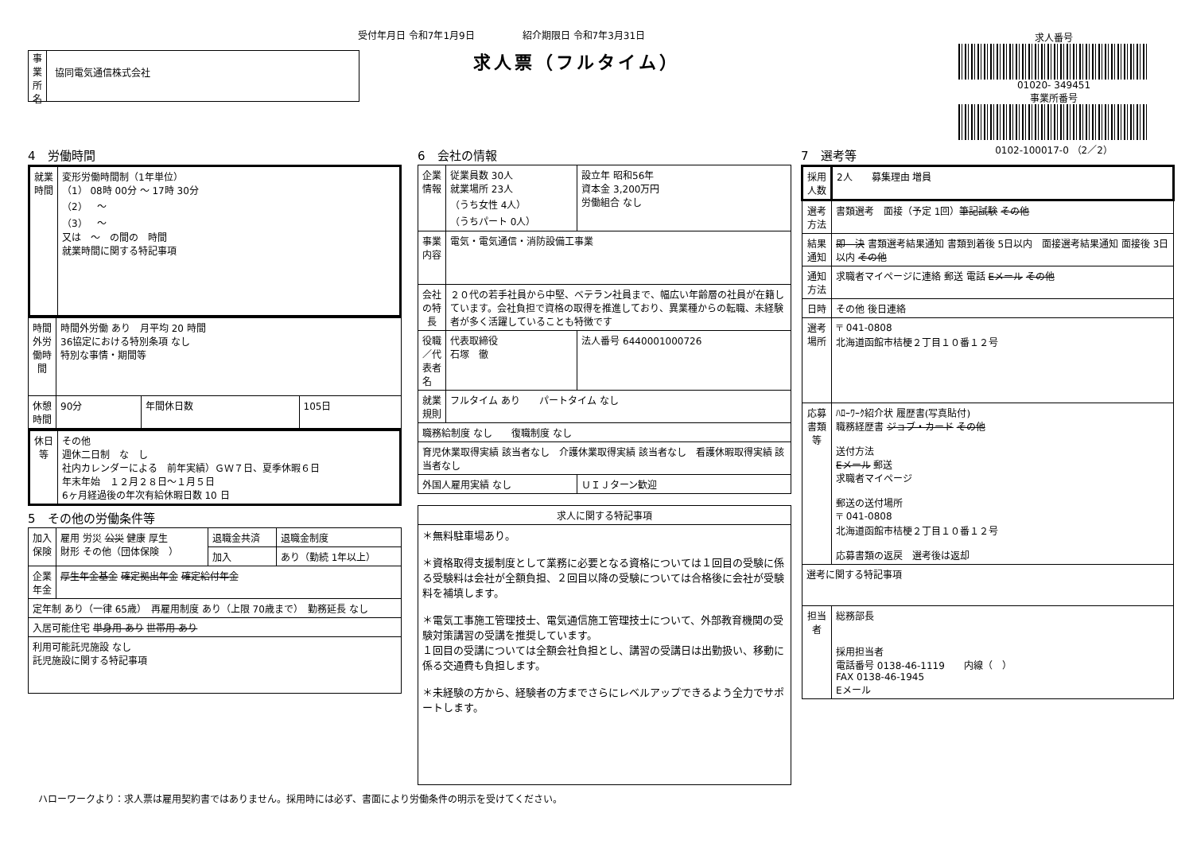事業所名
協同電気通信株式会社
受付年月日 令和7年1月9日　　　　　紹介期限日 令和7年3月31日
求人票（フルタイム）
求人番号
01020- 349451
事業所番号
0102-100017-0 （2／2）
4　労働時間
| 就業時間 | 変形労働時間制（1年単位） （1） 08時 00分 ～ 17時 30分 （2） ～ （3） ～ 又は ～ の間の 時間 就業時間に関する特記事項 |
| 時間外労働時間 | 時間外労働 あり 月平均 20 時間 36協定における特別条項 なし 特別な事情・期間等 | | |
| 休憩時間 | 90分 | 年間休日数 | 105日 |
| 休日等 | その他 週休二日制 な し 社内カレンダーによる 前年実績）ＧＷ７日、夏季休暇６日 年末年始 １２月２８日～１月５日 6ヶ月経過後の年次有給休暇日数 10 日 |
5　その他の労働条件等
| 加入保険 | 雇用 労災 公災 健康 厚生 財形 その他（団体保険 ） | 退職金共済 | 退職金制度 |
| | | 加入 | あり（勤続 1年以上） |
| 企業年金 | 厚生年金基金 確定拠出年金 確定給付年金 | | |
| 定年制 あり（一律 65歳） 再雇用制度 あり（上限 70歳まで） 勤務延長 なし | | | |
| 入居可能住宅 単身用 あり 世帯用 あり | | | |
| 利用可能託児施設 なし 託児施設に関する特記事項 | | | |
6　会社の情報
| 企業情報 | 従業員数 30人 就業場所 23人 （うち女性 4人） （うちパート 0人） | 設立年 昭和56年 資本金 3,200万円 労働組合 なし | |
| 事業内容 | 電気・電気通信・消防設備工事業 | | |
| 会社の特長 | ２０代の若手社員から中堅、ベテラン社員まで、幅広い年齢層の社員が在籍しています。会社負担で資格の取得を推進しており、異業種からの転職、未経験者が多く活躍していることも特徴です | | |
| 役職／代表者名 | 代表取締役 石塚 徹 | | 法人番号 6440001000726 |
| 就業規則 | フルタイム あり パートタイム なし | | |
| 職務給制度 なし 復職制度 なし | | | |
| 育児休業取得実績 該当者なし 介護休業取得実績 該当者なし 看護休暇取得実績 該当者なし | | | |
| 外国人雇用実績 なし | | ＵＩＪターン歓迎 | |
| 求人に関する特記事項 |
| --- |
| ＊無料駐車場あり。 ＊資格取得支援制度として業務に必要となる資格については１回目の受験に係る受験料は会社が全額負担、２回目以降の受験については合格後に会社が受験料を補填します。 ＊電気工事施工管理技士、電気通信施工管理技士について、外部教育機関の受験対策講習の受講を推奨しています。 １回目の受講については全額会社負担とし、講習の受講日は出勤扱い、移動に係る交通費も負担します。 ＊未経験の方から、経験者の方までさらにレベルアップできるよう全力でサポートします。 |
7　選考等
| 採用人数 | 2人 募集理由 増員 |
| 選考方法 | 書類選考 面接（予定 1回） 筆記試験 その他 |
| 結果通知 | 即 決 書類選考結果通知 書類到着後 5日以内 面接選考結果通知 面接後 3日以内 その他 |
| 通知方法 | 求職者マイページに連絡 郵送 電話 Eメール その他 |
| 日時 | その他 後日連絡 |
| 選考場所 | 〒 041-0808 北海道函館市桔梗２丁目１０番１２号 |
| 応募書類等 | ﾊﾛｰﾜｰｸ紹介状 履歴書(写真貼付) 職務経歴書 ジョブ・カード その他 送付方法 Eメール 郵送 求職者マイページ 郵送の送付場所 〒 041-0808 北海道函館市桔梗２丁目１０番１２号 応募書類の返戻 選考後は返却 |
| 選考に関する特記事項 | |
| 担当者 | 総務部長 採用担当者 電話番号 0138-46-1119 内線（ ） FAX 0138-46-1945 Eメール |
ハローワークより：求人票は雇用契約書ではありません。採用時には必ず、書面により労働条件の明示を受けてください。